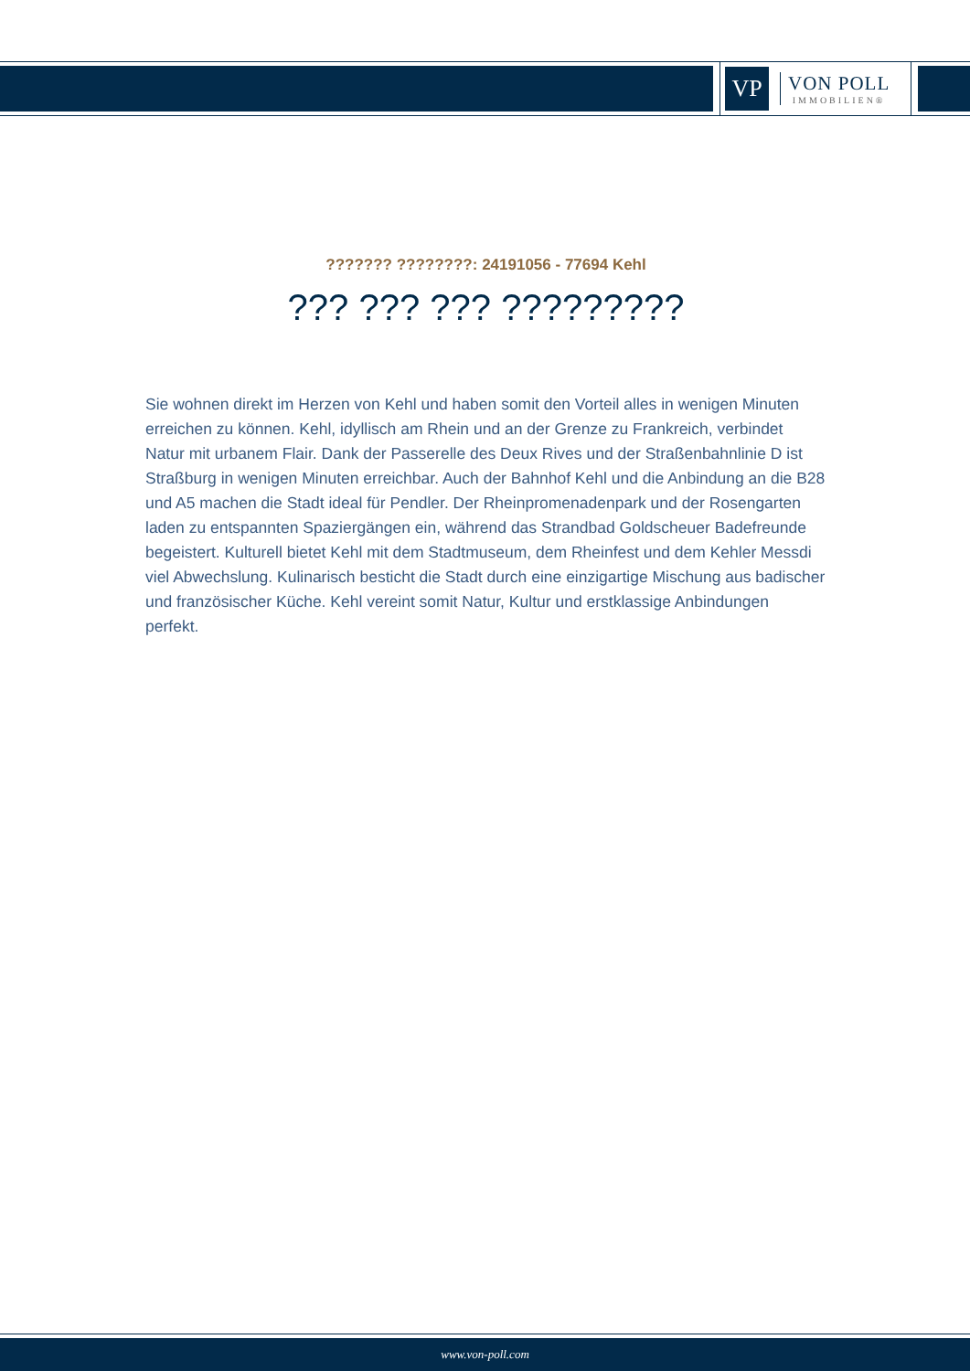VP
VON POLL
IMMOBILIEN®
??????? ????????: 24191056 - 77694 Kehl
??? ??? ??? ?????????
Sie wohnen direkt im Herzen von Kehl und haben somit den Vorteil alles in wenigen Minuten erreichen zu können. Kehl, idyllisch am Rhein und an der Grenze zu Frankreich, verbindet Natur mit urbanem Flair. Dank der Passerelle des Deux Rives und der Straßenbahnlinie D ist Straßburg in wenigen Minuten erreichbar. Auch der Bahnhof Kehl und die Anbindung an die B28 und A5 machen die Stadt ideal für Pendler. Der Rheinpromenadenpark und der Rosengarten laden zu entspannten Spaziergängen ein, während das Strandbad Goldscheuer Badefreunde begeistert. Kulturell bietet Kehl mit dem Stadtmuseum, dem Rheinfest und dem Kehler Messdi viel Abwechslung. Kulinarisch besticht die Stadt durch eine einzigartige Mischung aus badischer und französischer Küche. Kehl vereint somit Natur, Kultur und erstklassige Anbindungen perfekt.
www.von-poll.com